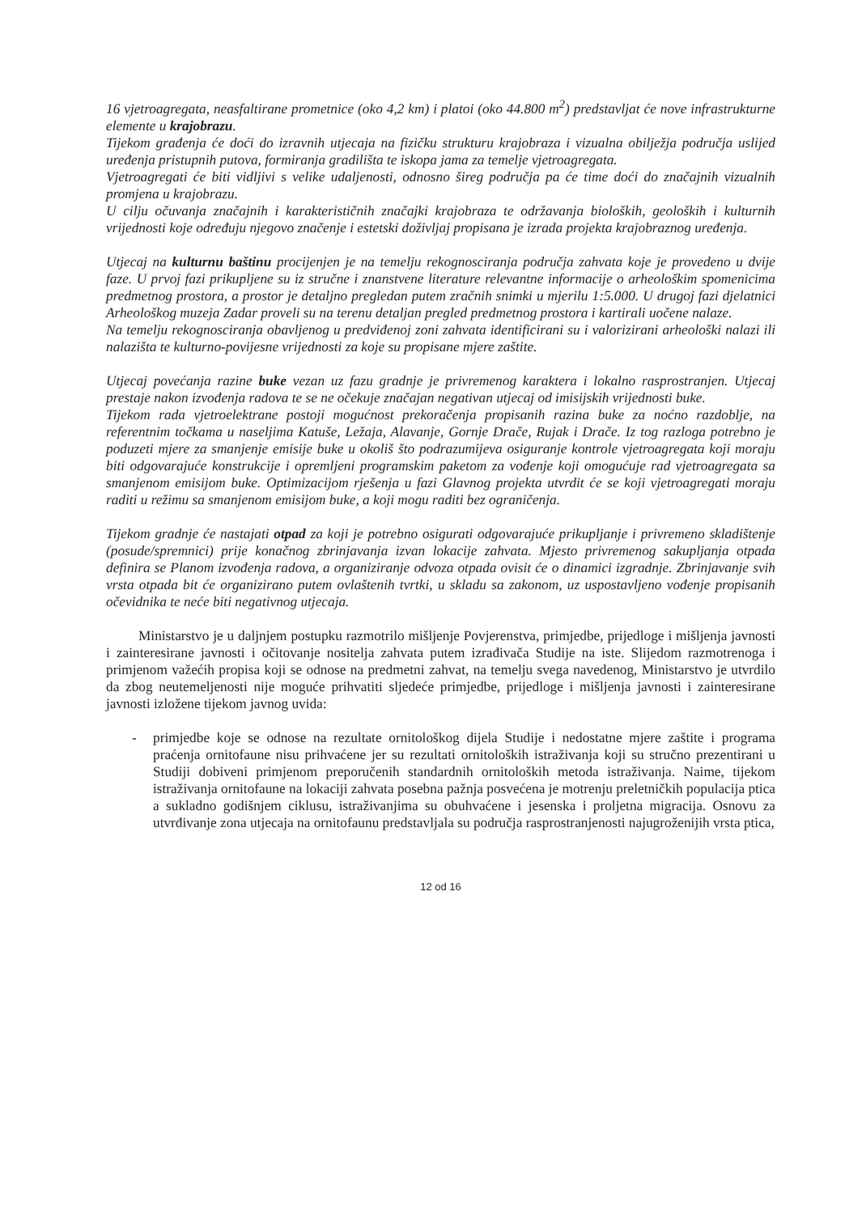16 vjetroagregata, neasfaltirane prometnice (oko 4,2 km) i platoi (oko 44.800 m<sup>2</sup>) predstavljat će nove infrastrukturne elemente u krajobrazu.
Tijekom građenja će doći do izravnih utjecaja na fizičku strukturu krajobraza i vizualna obilježja područja uslijed uređenja pristupnih putova, formiranja gradilišta te iskopa jama za temelje vjetroagregata.
Vjetroagregati će biti vidljivi s velike udaljenosti, odnosno šireg područja pa će time doći do značajnih vizualnih promjena u krajobrazu.
U cilju očuvanja značajnih i karakterističnih značajki krajobraza te održavanja bioloških, geoloških i kulturnih vrijednosti koje određuju njegovo značenje i estetski doživljaj propisana je izrada projekta krajobraznog uređenja.
Utjecaj na kulturnu baštinu procijenjen je na temelju rekognosciranja područja zahvata koje je provedeno u dvije faze. U prvoj fazi prikupljene su iz stručne i znanstvene literature relevantne informacije o arheološkim spomenicima predmetnog prostora, a prostor je detaljno pregledan putem zračnih snimki u mjerilu 1:5.000. U drugoj fazi djelatnici Arheološkog muzeja Zadar proveli su na terenu detaljan pregled predmetnog prostora i kartirali uočene nalaze.
Na temelju rekognosciranja obavljenog u predviđenoj zoni zahvata identificirani su i valorizirani arheološki nalazi ili nalazišta te kulturno-povijesne vrijednosti za koje su propisane mjere zaštite.
Utjecaj povećanja razine buke vezan uz fazu gradnje je privremenog karaktera i lokalno rasprostranjen. Utjecaj prestaje nakon izvođenja radova te se ne očekuje značajan negativan utjecaj od imisijskih vrijednosti buke.
Tijekom rada vjetroelektrane postoji mogućnost prekoračenja propisanih razina buke za noćno razdoblje, na referentnim točkama u naseljima Katuše, Ležaja, Alavanje, Gornje Drače, Rujak i Drače. Iz tog razloga potrebno je poduzeti mjere za smanjenje emisije buke u okoliš što podrazumijeva osiguranje kontrole vjetroagregata koji moraju biti odgovarajuće konstrukcije i opremljeni programskim paketom za vođenje koji omogućuje rad vjetroagregata sa smanjenom emisijom buke. Optimizacijom rješenja u fazi Glavnog projekta utvrdit će se koji vjetroagregati moraju raditi u režimu sa smanjenom emisijom buke, a koji mogu raditi bez ograničenja.
Tijekom gradnje će nastajati otpad za koji je potrebno osigurati odgovarajuće prikupljanje i privremeno skladištenje (posude/spremnici) prije konačnog zbrinjavanja izvan lokacije zahvata. Mjesto privremenog sakupljanja otpada definira se Planom izvođenja radova, a organiziranje odvoza otpada ovisit će o dinamici izgradnje. Zbrinjavanje svih vrsta otpada bit će organizirano putem ovlaštenih tvrtki, u skladu sa zakonom, uz uspostavljeno vođenje propisanih očevidnika te neće biti negativnog utjecaja.
Ministarstvo je u daljnjem postupku razmotrilo mišljenje Povjerenstva, primjedbe, prijedloge i mišljenja javnosti i zainteresirane javnosti i očitovanje nositelja zahvata putem izrađivača Studije na iste. Slijedom razmotrenoga i primjenom važećih propisa koji se odnose na predmetni zahvat, na temelju svega navedenog, Ministarstvo je utvrdilo da zbog neutemeljenosti nije moguće prihvatiti sljedeće primjedbe, prijedloge i mišljenja javnosti i zainteresirane javnosti izložene tijekom javnog uvida:
- primjedbe koje se odnose na rezultate ornitološkog dijela Studije i nedostatne mjere zaštite i programa praćenja ornitofaune nisu prihvaćene jer su rezultati ornitoloških istraživanja koji su stručno prezentirani u Studiji dobiveni primjenom preporučenih standardnih ornitoloških metoda istraživanja. Naime, tijekom istraživanja ornitofaune na lokaciji zahvata posebna pažnja posvećena je motrenju preletničkih populacija ptica a sukladno godišnjem ciklusu, istraživanjima su obuhvaćene i jesenska i proljetna migracija. Osnovu za utvrđivanje zona utjecaja na ornitofaunu predstavljala su područja rasprostranjenosti najugroženijih vrsta ptica,
12 od 16